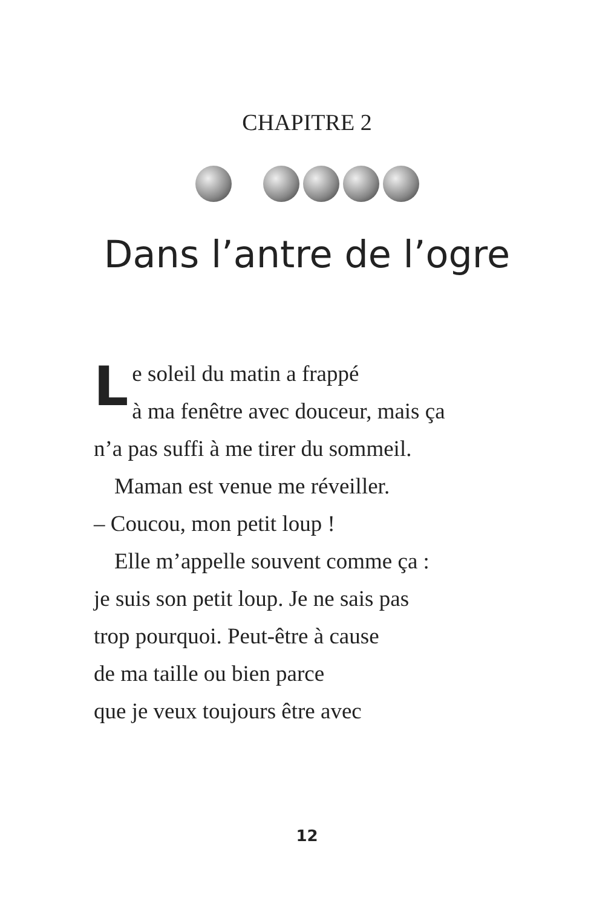CHAPITRE 2
Dans l’antre de l’ogre
Le soleil du matin a frappé
à ma fenêtre avec douceur, mais ça
n’a pas suffi à me tirer du sommeil.
Maman est venue me réveiller.
– Coucou, mon petit loup !
Elle m’appelle souvent comme ça :
je suis son petit loup. Je ne sais pas
trop pourquoi. Peut-être à cause
de ma taille ou bien parce
que je veux toujours être avec
12